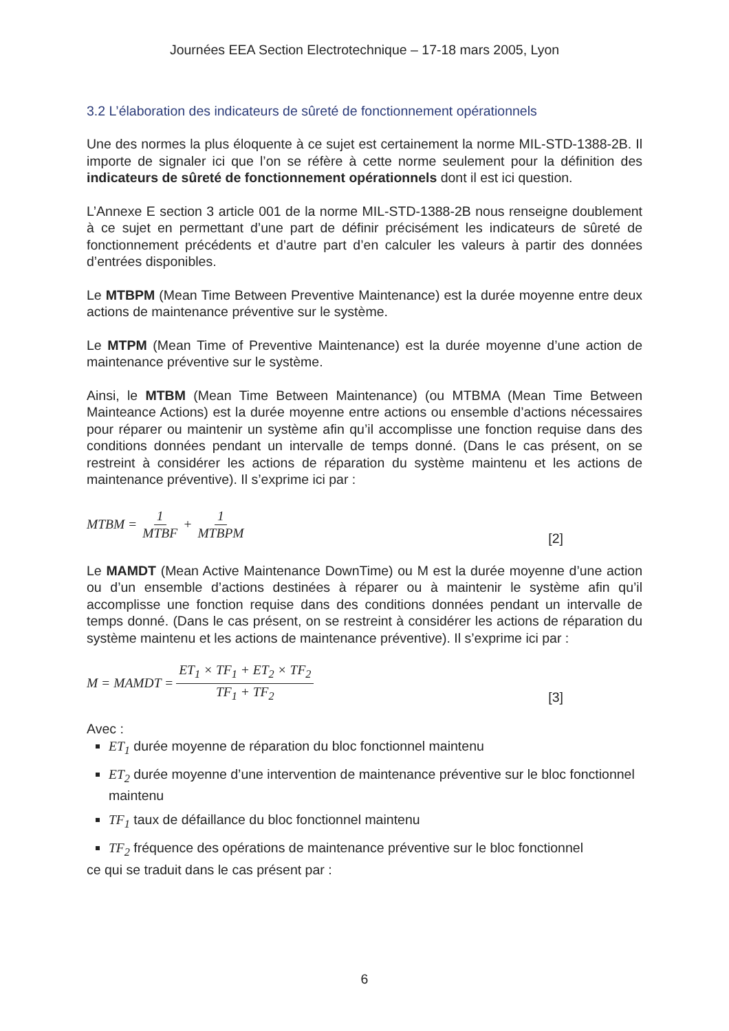Journées EEA Section Electrotechnique – 17-18 mars 2005, Lyon
3.2 L’élaboration des indicateurs de sûreté de fonctionnement opérationnels
Une des normes la plus éloquente à ce sujet est certainement la norme MIL-STD-1388-2B. Il importe de signaler ici que l’on se réfère à cette norme seulement pour la définition des indicateurs de sûreté de fonctionnement opérationnels dont il est ici question.
L’Annexe E section 3 article 001 de la norme MIL-STD-1388-2B nous renseigne doublement à ce sujet en permettant d’une part de définir précisément les indicateurs de sûreté de fonctionnement précédents et d’autre part d’en calculer les valeurs à partir des données d’entrées disponibles.
Le MTBPM (Mean Time Between Preventive Maintenance) est la durée moyenne entre deux actions de maintenance préventive sur le système.
Le MTPM (Mean Time of Preventive Maintenance) est la durée moyenne d’une action de maintenance préventive sur le système.
Ainsi, le MTBM (Mean Time Between Maintenance) (ou MTBMA (Mean Time Between Mainteance Actions) est la durée moyenne entre actions ou ensemble d’actions nécessaires pour réparer ou maintenir un système afin qu’il accomplisse une fonction requise dans des conditions données pendant un intervalle de temps donné. (Dans le cas présent, on se restreint à considérer les actions de réparation du système maintenu et les actions de maintenance préventive). Il s’exprime ici par :
MTBM = 1 MTBF + 1 MTBPM [2]
Le MAMDT (Mean Active Maintenance DownTime) ou M est la durée moyenne d’une action ou d’un ensemble d’actions destinées à réparer ou à maintenir le système afin qu’il accomplisse une fonction requise dans des conditions données pendant un intervalle de temps donné. (Dans le cas présent, on se restreint à considérer les actions de réparation du système maintenu et les actions de maintenance préventive). Il s’exprime ici par :
M = MAMDT = ET<sub>1</sub> × TF<sub>1</sub> + ET<sub>2</sub> × TF<sub>2</sub> TF<sub>1</sub> + TF<sub>2</sub> [3]
Avec :
ET<sub>1</sub> durée moyenne de réparation du bloc fonctionnel maintenu
ET<sub>2</sub> durée moyenne d’une intervention de maintenance préventive sur le bloc fonctionnel maintenu
TF<sub>1</sub> taux de défaillance du bloc fonctionnel maintenu
TF<sub>2</sub> fréquence des opérations de maintenance préventive sur le bloc fonctionnel
ce qui se traduit dans le cas présent par :
6